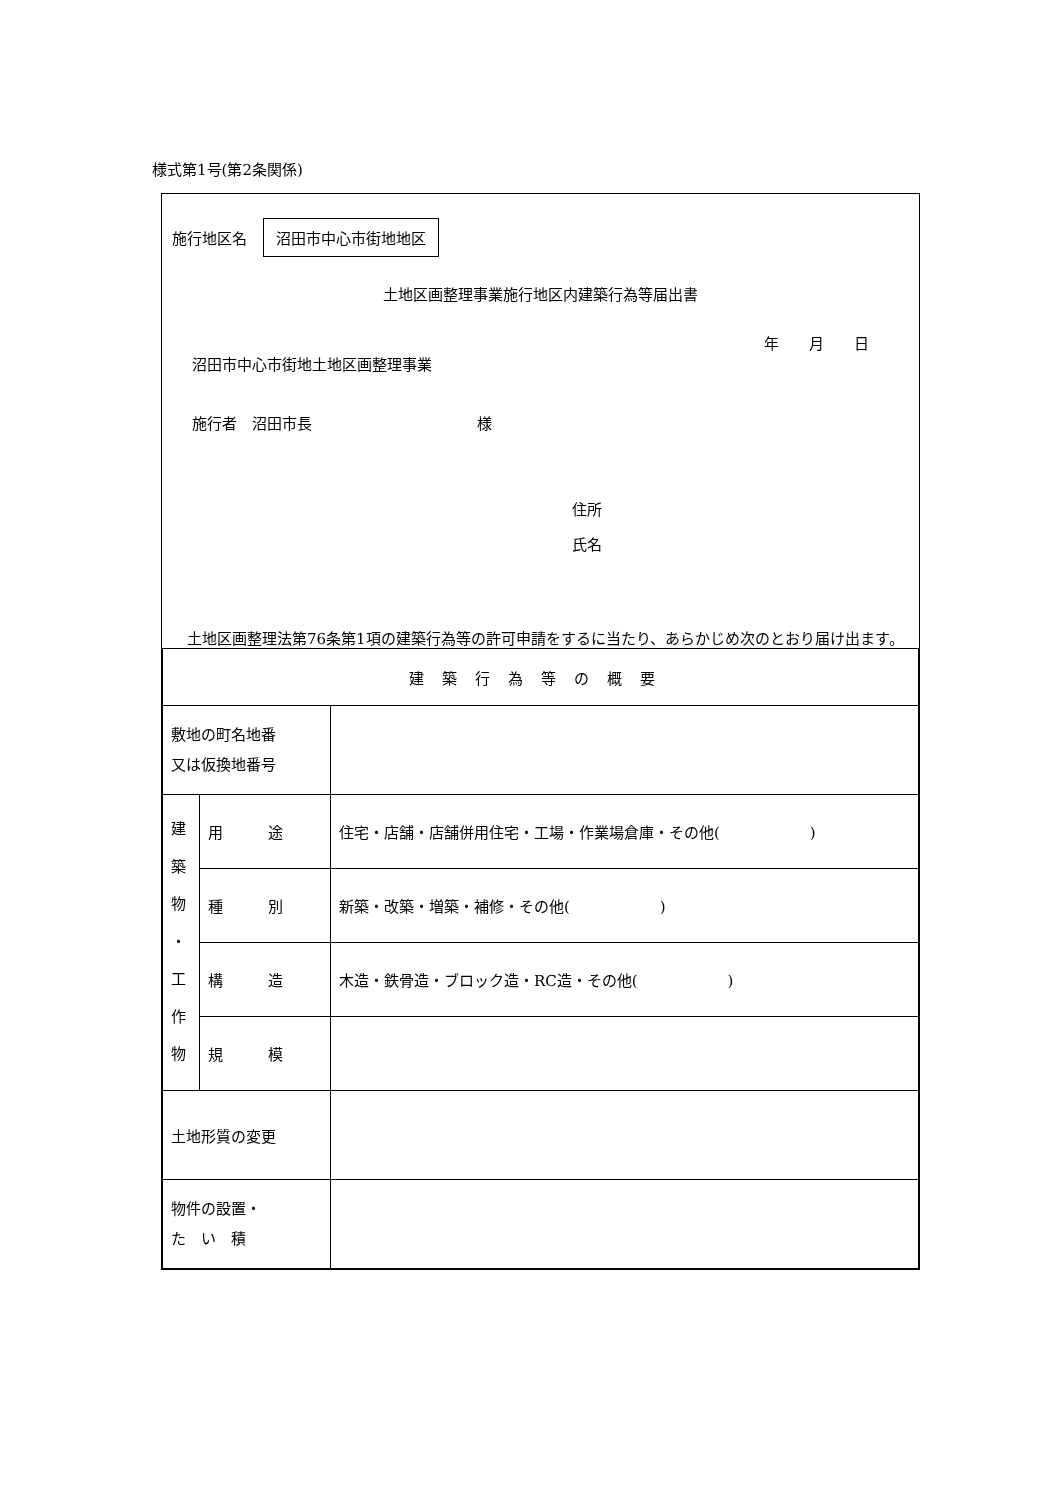様式第1号(第2条関係)
施行地区名 沼田市中心市街地地区
土地区画整理事業施行地区内建築行為等届出書
年　　月　　日
沼田市中心市街地土地区画整理事業
施行者　沼田市長　　　　　　　　　　　様
住所
氏名
　土地区画整理法第76条第1項の建築行為等の許可申請をするに当たり、あらかじめ次のとおり届け出ます。
| 建築行為等の概要 | | |
| 敷地の町名地番 又は仮換地番号 | | |
| 建 築 物 ・ 工 作 物 | 用 途 | 住宅・店舗・店舗併用住宅・工場・作業場倉庫・その他( ) |
| | 種 別 | 新築・改築・増築・補修・その他( ) |
| | 構 造 | 木造・鉄骨造・ブロック造・RC造・その他( ) |
| | 規 模 | |
| 土地形質の変更 | | |
| 物件の設置・ た い 積 | | |